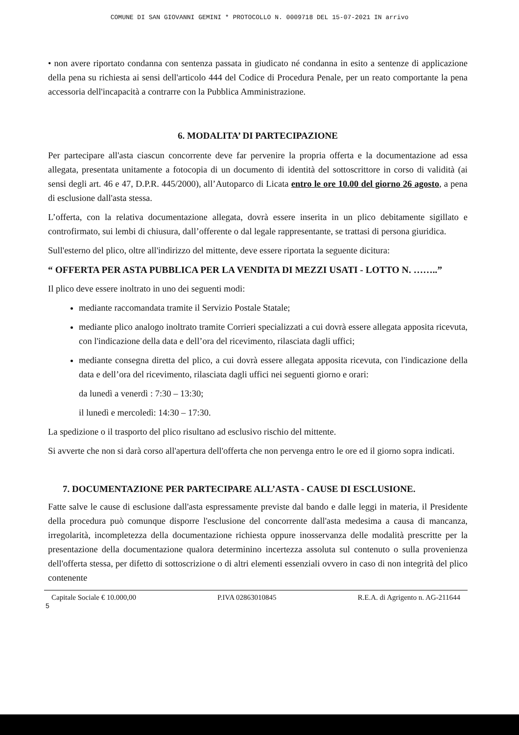COMUNE DI SAN GIOVANNI GEMINI * PROTOCOLLO N. 0009718 DEL 15-07-2021 IN arrivo
• non avere riportato condanna con sentenza passata in giudicato né condanna in esito a sentenze di applicazione della pena su richiesta ai sensi dell'articolo 444 del Codice di Procedura Penale, per un reato comportante la pena accessoria dell'incapacità a contrarre con la Pubblica Amministrazione.
6. MODALITA’ DI PARTECIPAZIONE
Per partecipare all'asta ciascun concorrente deve far pervenire la propria offerta e la documentazione ad essa allegata, presentata unitamente a fotocopia di un documento di identità del sottoscrittore in corso di validità (ai sensi degli art. 46 e 47, D.P.R. 445/2000), all’Autoparco di Licata entro le ore 10.00 del giorno 26 agosto, a pena di esclusione dall'asta stessa.
L’offerta, con la relativa documentazione allegata, dovrà essere inserita in un plico debitamente sigillato e controfirmato, sui lembi di chiusura, dall’offerente o dal legale rappresentante, se trattasi di persona giuridica.
Sull'esterno del plico, oltre all'indirizzo del mittente, deve essere riportata la seguente dicitura:
“ OFFERTA PER ASTA PUBBLICA PER LA VENDITA DI MEZZI USATI - LOTTO N. ……..”
Il plico deve essere inoltrato in uno dei seguenti modi:
mediante raccomandata tramite il Servizio Postale Statale;
mediante plico analogo inoltrato tramite Corrieri specializzati a cui dovrà essere allegata apposita ricevuta, con l'indicazione della data e dell’ora del ricevimento, rilasciata dagli uffici;
mediante consegna diretta del plico, a cui dovrà essere allegata apposita ricevuta, con l'indicazione della data e dell’ora del ricevimento, rilasciata dagli uffici nei seguenti giorno e orari:
da lunedì a venerdì : 7:30 – 13:30;
il lunedì e mercoledì: 14:30 – 17:30.
La spedizione o il trasporto del plico risultano ad esclusivo rischio del mittente.
Si avverte che non si darà corso all'apertura dell'offerta che non pervenga entro le ore ed il giorno sopra indicati.
7. DOCUMENTAZIONE PER PARTECIPARE ALL’ASTA - CAUSE DI ESCLUSIONE.
Fatte salve le cause di esclusione dall'asta espressamente previste dal bando e dalle leggi in materia, il Presidente della procedura può comunque disporre l'esclusione del concorrente dall'asta medesima a causa di mancanza, irregolarità, incompletezza della documentazione richiesta oppure inosservanza delle modalità prescritte per la presentazione della documentazione qualora determinino incertezza assoluta sul contenuto o sulla provenienza dell'offerta stessa, per difetto di sottoscrizione o di altri elementi essenziali ovvero in caso di non integrità del plico contenente
Capitale Sociale € 10.000,00 P.IVA 02863010845 R.E.A. di Agrigento n. AG-211644
5